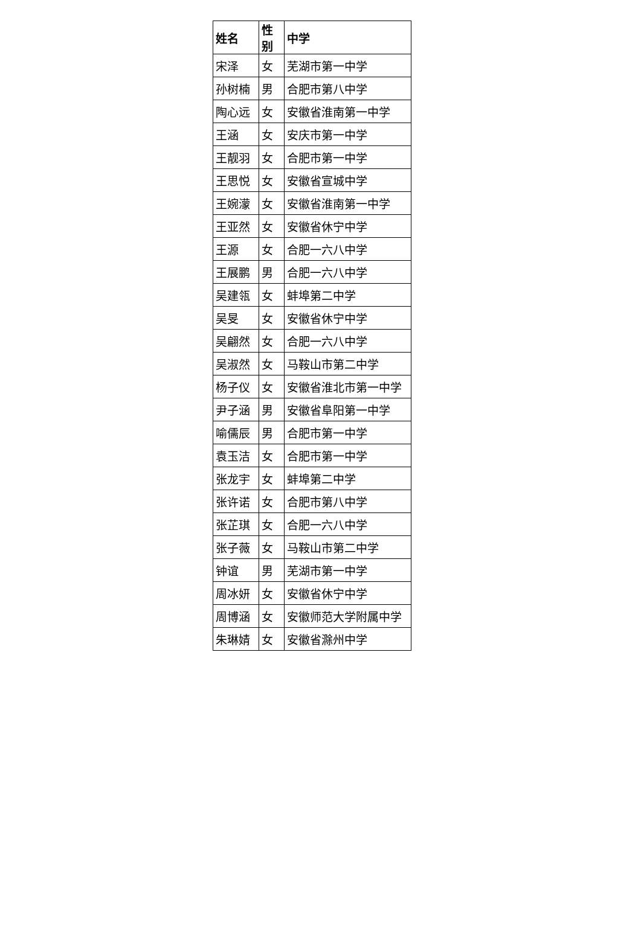| 姓名 | 性别 | 中学 |
| --- | --- | --- |
| 宋泽 | 女 | 芜湖市第一中学 |
| 孙树楠 | 男 | 合肥市第八中学 |
| 陶心远 | 女 | 安徽省淮南第一中学 |
| 王涵 | 女 | 安庆市第一中学 |
| 王靓羽 | 女 | 合肥市第一中学 |
| 王思悦 | 女 | 安徽省宣城中学 |
| 王婉濛 | 女 | 安徽省淮南第一中学 |
| 王亚然 | 女 | 安徽省休宁中学 |
| 王源 | 女 | 合肥一六八中学 |
| 王展鹏 | 男 | 合肥一六八中学 |
| 吴建瓴 | 女 | 蚌埠第二中学 |
| 吴旻 | 女 | 安徽省休宁中学 |
| 吴翩然 | 女 | 合肥一六八中学 |
| 吴淑然 | 女 | 马鞍山市第二中学 |
| 杨子仪 | 女 | 安徽省淮北市第一中学 |
| 尹子涵 | 男 | 安徽省阜阳第一中学 |
| 喻儒辰 | 男 | 合肥市第一中学 |
| 袁玉洁 | 女 | 合肥市第一中学 |
| 张龙宇 | 女 | 蚌埠第二中学 |
| 张许诺 | 女 | 合肥市第八中学 |
| 张芷琪 | 女 | 合肥一六八中学 |
| 张子薇 | 女 | 马鞍山市第二中学 |
| 钟谊 | 男 | 芜湖市第一中学 |
| 周冰妍 | 女 | 安徽省休宁中学 |
| 周博涵 | 女 | 安徽师范大学附属中学 |
| 朱琳婧 | 女 | 安徽省滁州中学 |